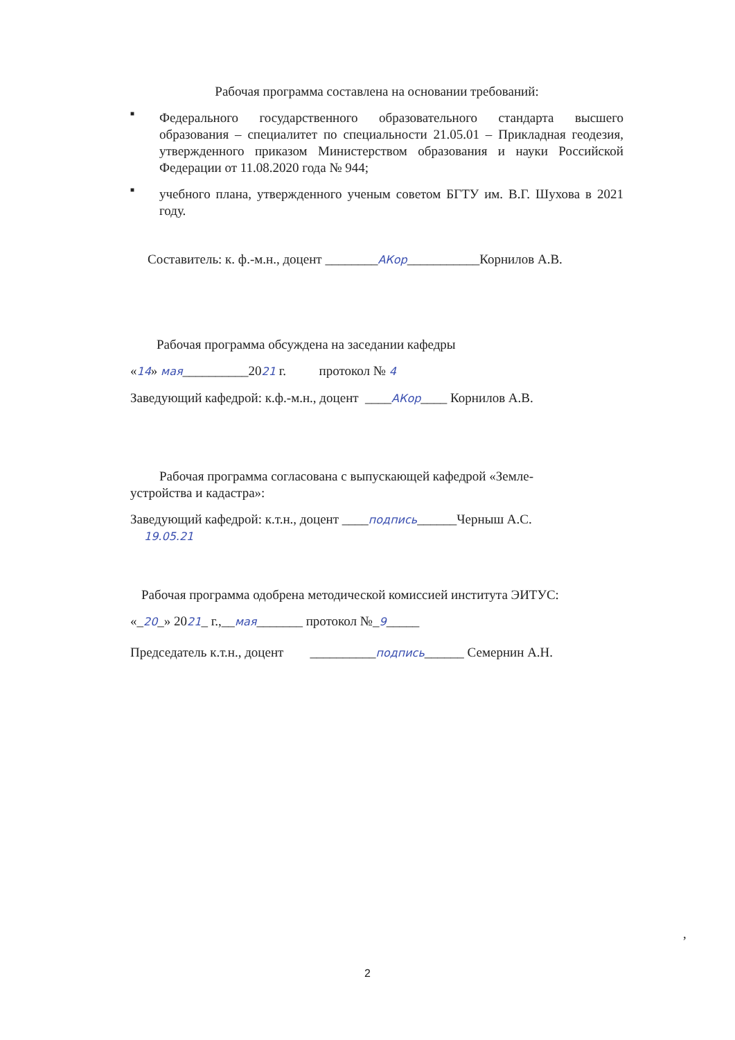Рабочая программа составлена на основании требований:
■
Федерального государственного образовательного стандарта высшего образования – специалитет по специальности 21.05.01 – Прикладная геодезия, утвержденного приказом Министерством образования и науки Российской Федерации от 11.08.2020 года № 944;
■
учебного плана, утвержденного ученым советом БГТУ им. В.Г. Шухова в 2021 году.
Составитель: к. ф.-м.н., доцент ________АКор___________Корнилов А.В.
Рабочая программа обсуждена на заседании кафедры
«14» мая__________2021 г. протокол № 4
Заведующий кафедрой: к.ф.-м.н., доцент ____АКор____ Корнилов А.В.
Рабочая программа согласована с выпускающей кафедрой «Земле-
устройства и кадастра»:
Заведующий кафедрой: к.т.н., доцент ____подпись______Черныш А.С.
19.05.21
Рабочая программа одобрена методической комиссией института ЭИТУС:
«_20_» 2021_ г.,__мая_______ протокол №_9_____
Председатель к.т.н., доцент __________подпись______ Семернин А.Н.
,
2